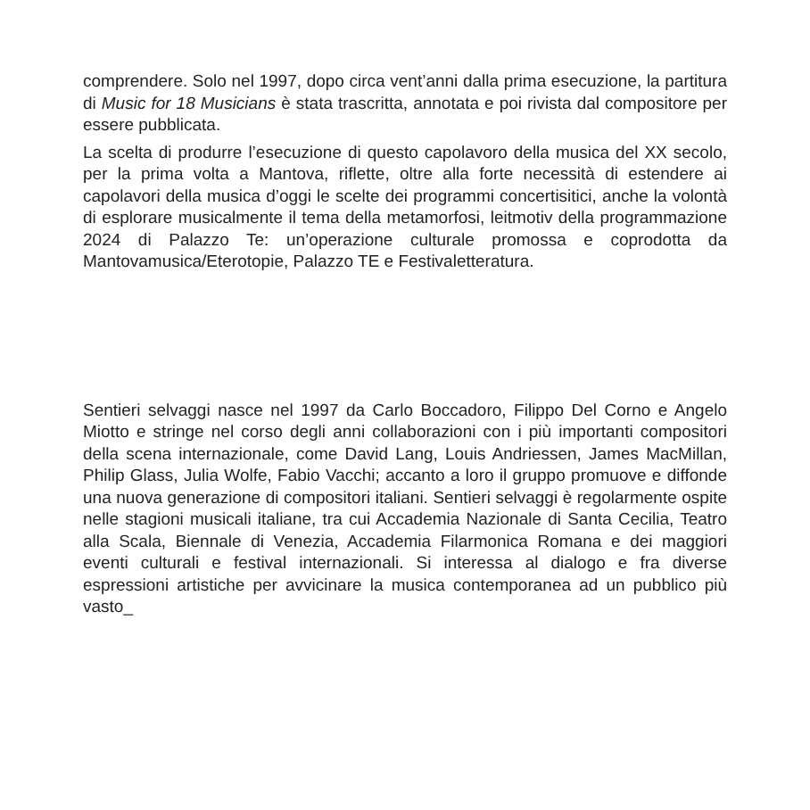comprendere. Solo nel 1997, dopo circa vent’anni dalla prima esecuzione, la partitura di Music for 18 Musicians è stata trascritta, annotata e poi rivista dal compositore per essere pubblicata.
La scelta di produrre l’esecuzione di questo capolavoro della musica del XX secolo, per la prima volta a Mantova, riflette, oltre alla forte necessità di estendere ai capolavori della musica d’oggi le scelte dei programmi concertisitici, anche la volontà di esplorare musicalmente il tema della metamorfosi, leitmotiv della programmazione 2024 di Palazzo Te: un’operazione culturale promossa e coprodotta da Mantovamusica/Eterotopie, Palazzo TE e Festivaletteratura.
Sentieri selvaggi nasce nel 1997 da Carlo Boccadoro, Filippo Del Corno e Angelo Miotto e stringe nel corso degli anni collaborazioni con i più importanti compositori della scena internazionale, come David Lang, Louis Andriessen, James MacMillan, Philip Glass, Julia Wolfe, Fabio Vacchi; accanto a loro il gruppo promuove e diffonde una nuova generazione di compositori italiani. Sentieri selvaggi è regolarmente ospite nelle stagioni musicali italiane, tra cui Accademia Nazionale di Santa Cecilia, Teatro alla Scala, Biennale di Venezia, Accademia Filarmonica Romana e dei maggiori eventi culturali e festival internazionali. Si interessa al dialogo e fra diverse espressioni artistiche per avvicinare la musica contemporanea ad un pubblico più vasto_